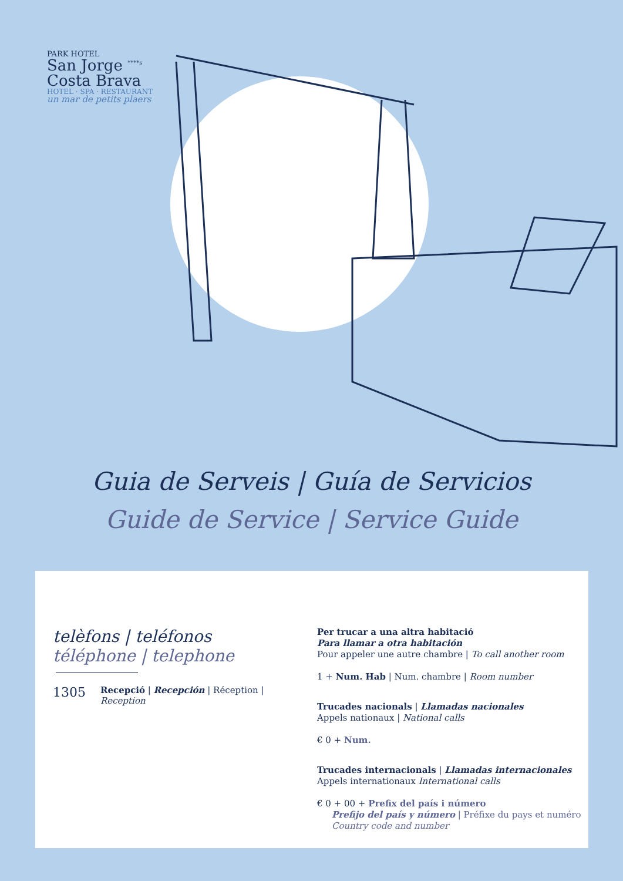PARK HOTEL
San Jorge <sup>****s</sup>
Costa Brava
HOTEL · SPA · RESTAURANT
un mar de petits plaers
Guia de Serveis | Guía de Servicios
Guide de Service | Service Guide
telèfons | teléfonos
téléphone | telephone
1305 Recepció | Recepción | Réception |
Reception
Per trucar a una altra habitació
Para llamar a otra habitación
Pour appeler une autre chambre | To call another room
1 + Num. Hab | Num. chambre | Room number
Trucades nacionals | Llamadas nacionales
Appels nationaux | National calls
€ 0 + Num.
Trucades internacionals | Llamadas internacionales
Appels internationaux International calls
€ 0 + 00 + Prefix del país i número
Prefijo del país y número | Préfixe du pays et numéro
Country code and number